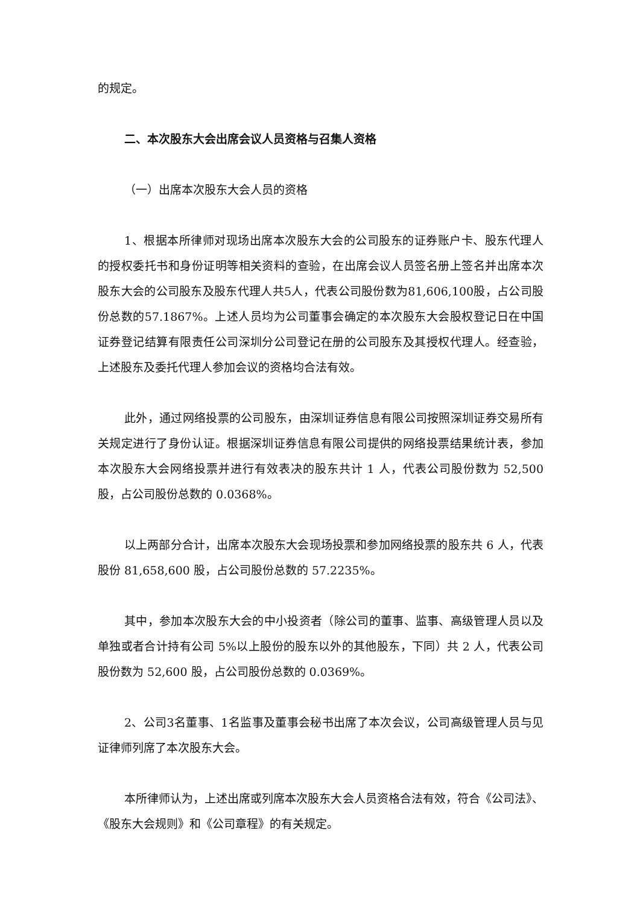的规定。
二、本次股东大会出席会议人员资格与召集人资格
（一）出席本次股东大会人员的资格
1、根据本所律师对现场出席本次股东大会的公司股东的证券账户卡、股东代理人的授权委托书和身份证明等相关资料的查验，在出席会议人员签名册上签名并出席本次股东大会的公司股东及股东代理人共5人，代表公司股份数为81,606,100股，占公司股份总数的57.1867%。上述人员均为公司董事会确定的本次股东大会股权登记日在中国证券登记结算有限责任公司深圳分公司登记在册的公司股东及其授权代理人。经查验，上述股东及委托代理人参加会议的资格均合法有效。
此外，通过网络投票的公司股东，由深圳证券信息有限公司按照深圳证券交易所有关规定进行了身份认证。根据深圳证券信息有限公司提供的网络投票结果统计表，参加本次股东大会网络投票并进行有效表决的股东共计 1 人，代表公司股份数为 52,500 股，占公司股份总数的 0.0368%。
以上两部分合计，出席本次股东大会现场投票和参加网络投票的股东共 6 人，代表股份 81,658,600 股，占公司股份总数的 57.2235%。
其中，参加本次股东大会的中小投资者（除公司的董事、监事、高级管理人员以及单独或者合计持有公司 5%以上股份的股东以外的其他股东，下同）共 2 人，代表公司股份数为 52,600 股，占公司股份总数的 0.0369%。
2、公司3名董事、1名监事及董事会秘书出席了本次会议，公司高级管理人员与见证律师列席了本次股东大会。
本所律师认为，上述出席或列席本次股东大会人员资格合法有效，符合《公司法》、《股东大会规则》和《公司章程》的有关规定。